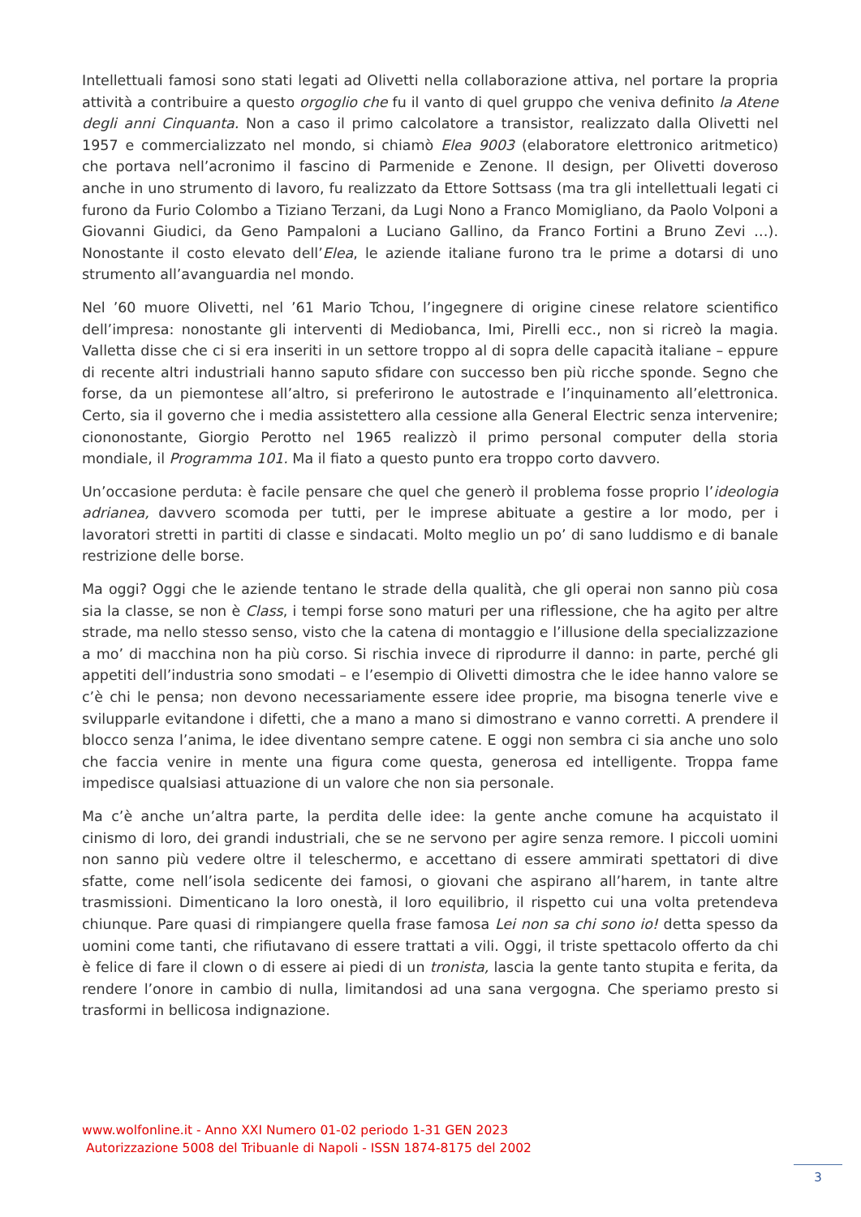Intellettuali famosi sono stati legati ad Olivetti nella collaborazione attiva, nel portare la propria attività a contribuire a questo orgoglio che fu il vanto di quel gruppo che veniva definito la Atene degli anni Cinquanta. Non a caso il primo calcolatore a transistor, realizzato dalla Olivetti nel 1957 e commercializzato nel mondo, si chiamò Elea 9003 (elaboratore elettronico aritmetico) che portava nell’acronimo il fascino di Parmenide e Zenone. Il design, per Olivetti doveroso anche in uno strumento di lavoro, fu realizzato da Ettore Sottsass (ma tra gli intellettuali legati ci furono da Furio Colombo a Tiziano Terzani, da Lugi Nono a Franco Momigliano, da Paolo Volponi a Giovanni Giudici, da Geno Pampaloni a Luciano Gallino, da Franco Fortini a Bruno Zevi …). Nonostante il costo elevato dell’Elea, le aziende italiane furono tra le prime a dotarsi di uno strumento all’avanguardia nel mondo.
Nel ’60 muore Olivetti, nel ’61 Mario Tchou, l’ingegnere di origine cinese relatore scientifico dell’impresa: nonostante gli interventi di Mediobanca, Imi, Pirelli ecc., non si ricreò la magia. Valletta disse che ci si era inseriti in un settore troppo al di sopra delle capacità italiane – eppure di recente altri industriali hanno saputo sfidare con successo ben più ricche sponde. Segno che forse, da un piemontese all’altro, si preferirono le autostrade e l’inquinamento all’elettronica. Certo, sia il governo che i media assistettero alla cessione alla General Electric senza intervenire; ciononostante, Giorgio Perotto nel 1965 realizzò il primo personal computer della storia mondiale, il Programma 101. Ma il fiato a questo punto era troppo corto davvero.
Un’occasione perduta: è facile pensare che quel che generò il problema fosse proprio l’ideologia adrianea, davvero scomoda per tutti, per le imprese abituate a gestire a lor modo, per i lavoratori stretti in partiti di classe e sindacati. Molto meglio un po’ di sano luddismo e di banale restrizione delle borse.
Ma oggi? Oggi che le aziende tentano le strade della qualità, che gli operai non sanno più cosa sia la classe, se non è Class, i tempi forse sono maturi per una riflessione, che ha agito per altre strade, ma nello stesso senso, visto che la catena di montaggio e l’illusione della specializzazione a mo’ di macchina non ha più corso. Si rischia invece di riprodurre il danno: in parte, perché gli appetiti dell’industria sono smodati – e l’esempio di Olivetti dimostra che le idee hanno valore se c’è chi le pensa; non devono necessariamente essere idee proprie, ma bisogna tenerle vive e svilupparle evitandone i difetti, che a mano a mano si dimostrano e vanno corretti. A prendere il blocco senza l’anima, le idee diventano sempre catene. E oggi non sembra ci sia anche uno solo che faccia venire in mente una figura come questa, generosa ed intelligente. Troppa fame impedisce qualsiasi attuazione di un valore che non sia personale.
Ma c’è anche un’altra parte, la perdita delle idee: la gente anche comune ha acquistato il cinismo di loro, dei grandi industriali, che se ne servono per agire senza remore. I piccoli uomini non sanno più vedere oltre il teleschermo, e accettano di essere ammirati spettatori di dive sfatte, come nell’isola sedicente dei famosi, o giovani che aspirano all’harem, in tante altre trasmissioni. Dimenticano la loro onestà, il loro equilibrio, il rispetto cui una volta pretendeva chiunque. Pare quasi di rimpiangere quella frase famosa Lei non sa chi sono io! detta spesso da uomini come tanti, che rifiutavano di essere trattati a vili. Oggi, il triste spettacolo offerto da chi è felice di fare il clown o di essere ai piedi di un tronista, lascia la gente tanto stupita e ferita, da rendere l’onore in cambio di nulla, limitandosi ad una sana vergogna. Che speriamo presto si trasformi in bellicosa indignazione.
www.wolfonline.it - Anno XXI Numero 01-02 periodo 1-31 GEN 2023
Autorizzazione 5008 del Tribuanle di Napoli - ISSN 1874-8175 del 2002
3